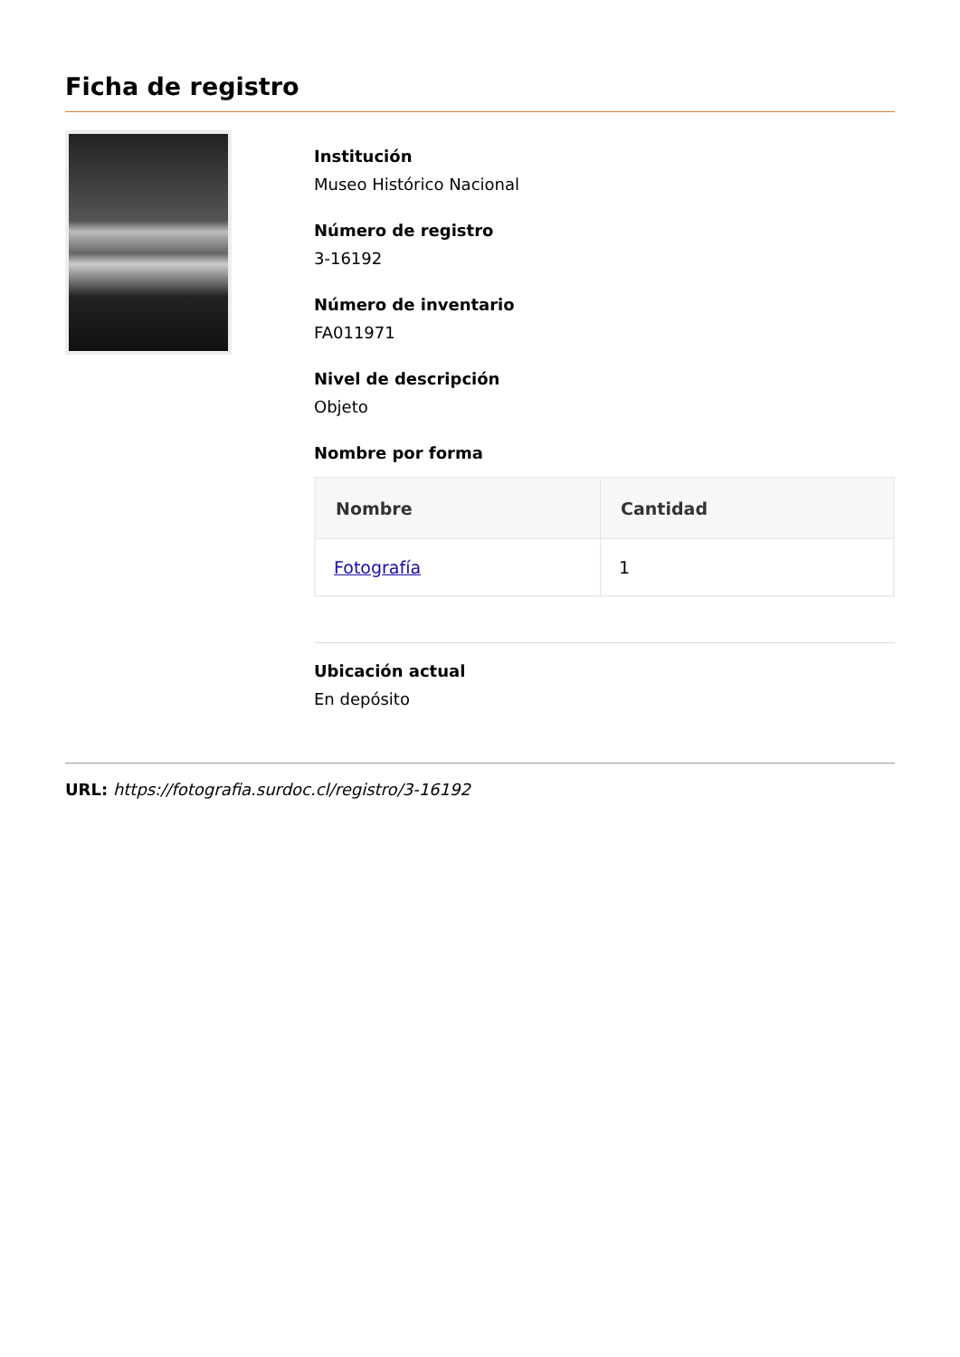Ficha de registro
Institución
Museo Histórico Nacional
Número de registro
3-16192
Número de inventario
FA011971
Nivel de descripción
Objeto
Nombre por forma
| Nombre | Cantidad |
| --- | --- |
| Fotografía | 1 |
Ubicación actual
En depósito
URL: https://fotografia.surdoc.cl/registro/3-16192